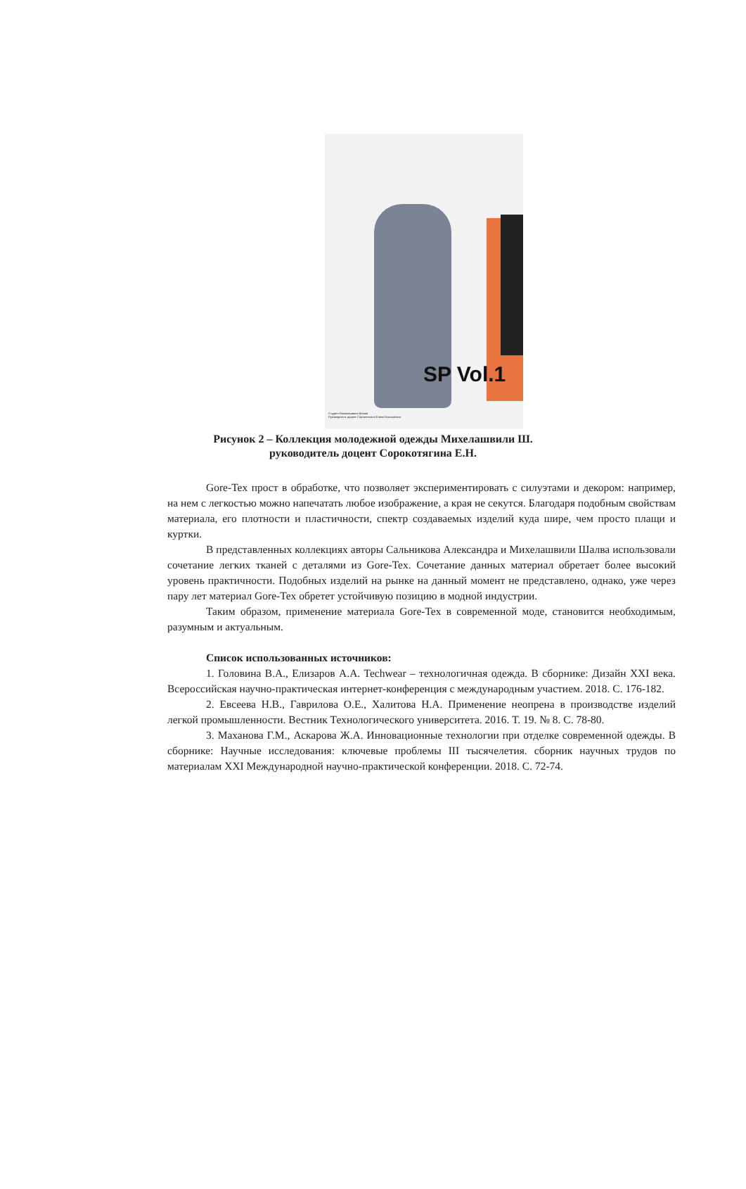SP Vol.1
Студент Михелашвили Шалва
Руководитель доцент Сорокотягина Елена Николаевна
Рисунок 2 – Коллекция молодежной одежды Михелашвили Ш.
руководитель доцент Сорокотягина Е.Н.
Gore-Tex прост в обработке, что позволяет экспериментировать с силуэтами и декором: например, на нем с легкостью можно напечатать любое изображение, а края не секутся. Благодаря подобным свойствам материала, его плотности и пластичности, спектр создаваемых изделий куда шире, чем просто плащи и куртки.
В представленных коллекциях авторы Сальникова Александра и Михелашвили Шалва использовали сочетание легких тканей с деталями из Gore-Tex. Сочетание данных материал обретает более высокий уровень практичности. Подобных изделий на рынке на данный момент не представлено, однако, уже через пару лет материал Gore-Tex обретет устойчивую позицию в модной индустрии.
Таким образом, применение материала Gore-Tex в современной моде, становится необходимым, разумным и актуальным.
Список использованных источников:
1. Головина В.А., Елизаров А.А. Techwear – технологичная одежда. В сборнике: Дизайн XXI века. Всероссийская научно-практическая интернет-конференция с международным участием. 2018. С. 176-182.
2. Евсеева Н.В., Гаврилова О.Е., Халитова Н.А. Применение неопрена в производстве изделий легкой промышленности. Вестник Технологического университета. 2016. Т. 19. № 8. С. 78-80.
3. Маханова Г.М., Аскарова Ж.А. Инновационные технологии при отделке современной одежды. В сборнике: Научные исследования: ключевые проблемы III тысячелетия. сборник научных трудов по материалам XXI Международной научно-практической конференции. 2018. С. 72-74.